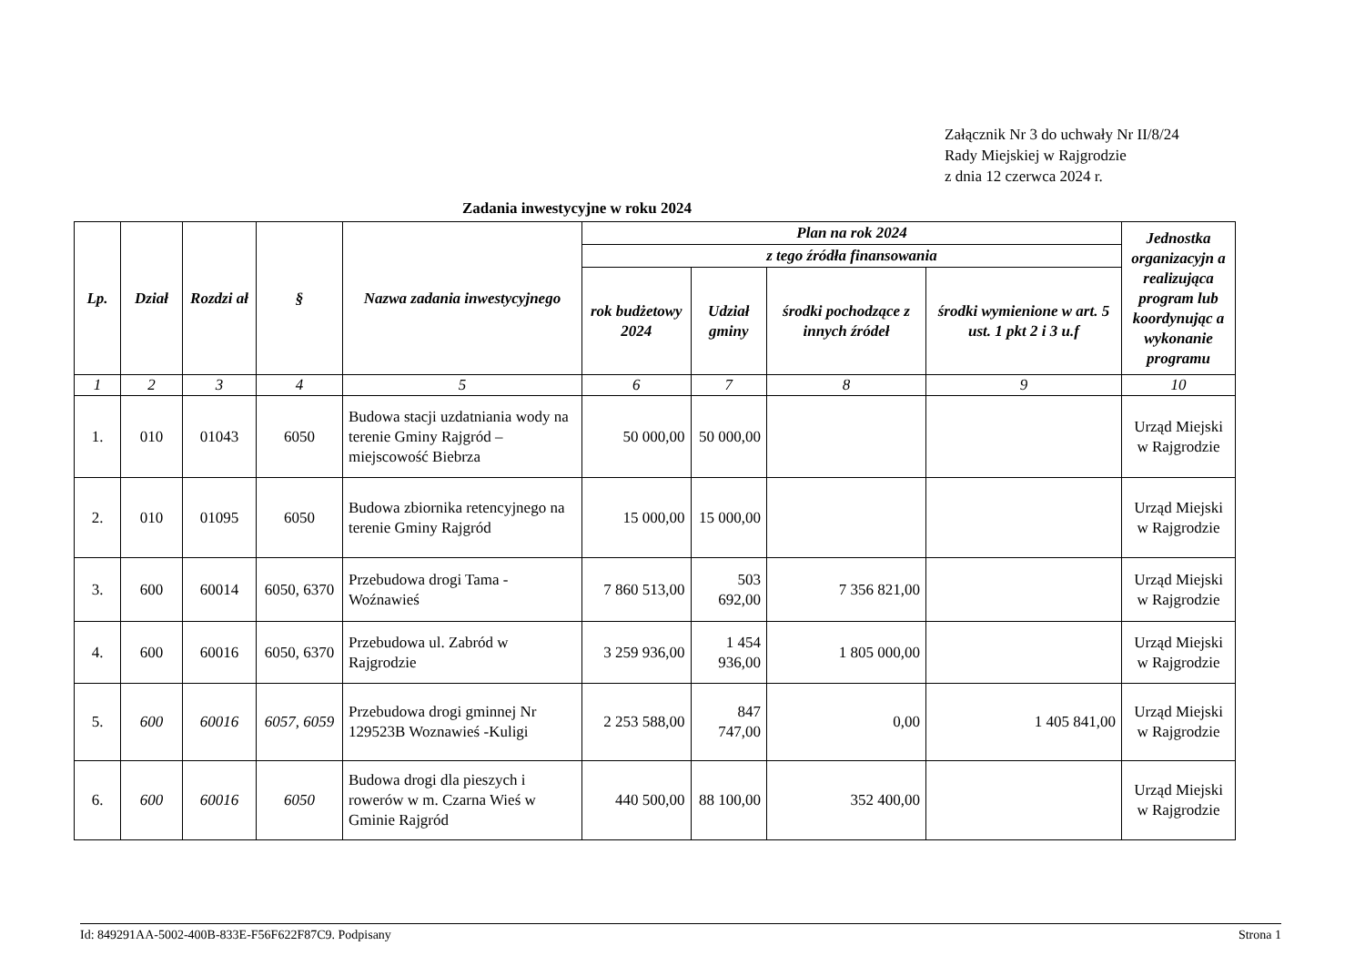Załącznik Nr 3 do uchwały Nr II/8/24
Rady Miejskiej w Rajgrodzie
z dnia 12 czerwca 2024 r.
Zadania inwestycyjne w roku 2024
| Lp. | Dział | Rozdzi ał | § | Nazwa zadania inwestycyjnego | Plan na rok 2024 | | | | Jednostka organizacyjn a realizująca program lub koordynując a wykonanie programu |
| --- | --- | --- | --- | --- | --- | --- | --- | --- | --- |
| | | | | | z tego źródła finansowania | | | | |
| | | | | | rok budżetowy 2024 | Udział gminy | środki pochodzące z innych źródeł | środki wymienione w art. 5 ust. 1 pkt 2 i 3 u.f | |
| 1 | 2 | 3 | 4 | 5 | 6 | 7 | 8 | 9 | 10 |
| 1. | 010 | 01043 | 6050 | Budowa stacji uzdatniania wody na terenie Gminy Rajgród – miejscowość Biebrza | 50 000,00 | 50 000,00 | | | Urząd Miejski w Rajgrodzie |
| 2. | 010 | 01095 | 6050 | Budowa zbiornika retencyjnego na terenie Gminy Rajgród | 15 000,00 | 15 000,00 | | | Urząd Miejski w Rajgrodzie |
| 3. | 600 | 60014 | 6050, 6370 | Przebudowa drogi Tama - Woźnawieś | 7 860 513,00 | 503 692,00 | 7 356 821,00 | | Urząd Miejski w Rajgrodzie |
| 4. | 600 | 60016 | 6050, 6370 | Przebudowa ul. Zabród w Rajgrodzie | 3 259 936,00 | 1 454 936,00 | 1 805 000,00 | | Urząd Miejski w Rajgrodzie |
| 5. | 600 | 60016 | 6057, 6059 | Przebudowa drogi gminnej Nr 129523B Woznawieś -Kuligi | 2 253 588,00 | 847 747,00 | 0,00 | 1 405 841,00 | Urząd Miejski w Rajgrodzie |
| 6. | 600 | 60016 | 6050 | Budowa drogi dla pieszych i rowerów w m. Czarna Wieś w Gminie Rajgród | 440 500,00 | 88 100,00 | 352 400,00 | | Urząd Miejski w Rajgrodzie |
Id: 849291AA-5002-400B-833E-F56F622F87C9. Podpisany Strona 1